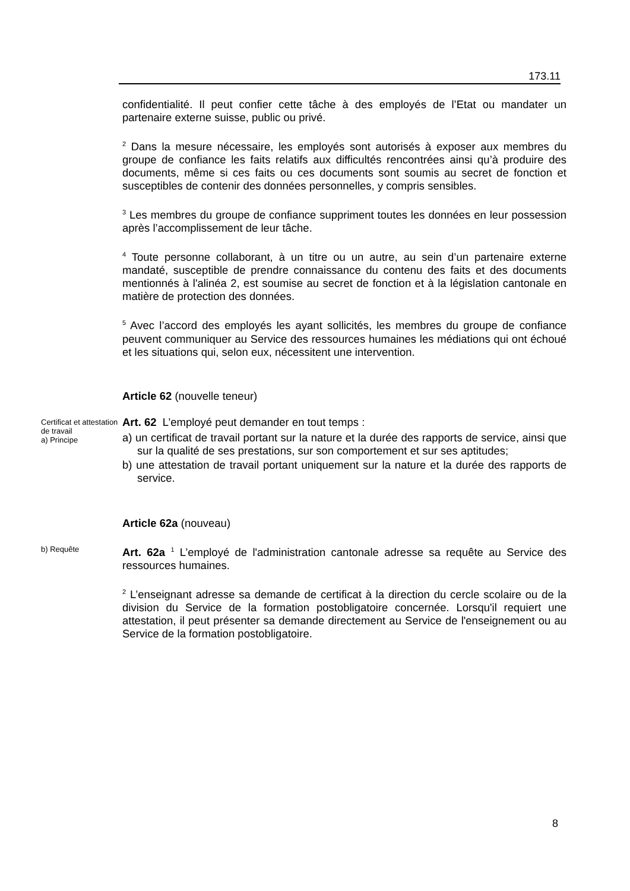173.11
confidentialité. Il peut confier cette tâche à des employés de l’Etat ou mandater un partenaire externe suisse, public ou privé.
<sup>2</sup> Dans la mesure nécessaire, les employés sont autorisés à exposer aux membres du groupe de confiance les faits relatifs aux difficultés rencontrées ainsi qu’à produire des documents, même si ces faits ou ces documents sont soumis au secret de fonction et susceptibles de contenir des données personnelles, y compris sensibles.
<sup>3</sup> Les membres du groupe de confiance suppriment toutes les données en leur possession après l’accomplissement de leur tâche.
<sup>4</sup> Toute personne collaborant, à un titre ou un autre, au sein d’un partenaire externe mandaté, susceptible de prendre connaissance du contenu des faits et des documents mentionnés à l'alinéa 2, est soumise au secret de fonction et à la législation cantonale en matière de protection des données.
<sup>5</sup> Avec l’accord des employés les ayant sollicités, les membres du groupe de confiance peuvent communiquer au Service des ressources humaines les médiations qui ont échoué et les situations qui, selon eux, nécessitent une intervention.
Article 62 (nouvelle teneur)
Certificat et attestation de travail
a) Principe
Art. 62 L’employé peut demander en tout temps :
a) un certificat de travail portant sur la nature et la durée des rapports de service, ainsi que sur la qualité de ses prestations, sur son comportement et sur ses aptitudes;
b) une attestation de travail portant uniquement sur la nature et la durée des rapports de service.
Article 62a (nouveau)
b) Requête
Art. 62a <sup>1</sup> L’employé de l'administration cantonale adresse sa requête au Service des ressources humaines.
<sup>2</sup> L’enseignant adresse sa demande de certificat à la direction du cercle scolaire ou de la division du Service de la formation postobligatoire concernée. Lorsqu'il requiert une attestation, il peut présenter sa demande directement au Service de l'enseignement ou au Service de la formation postobligatoire.
8